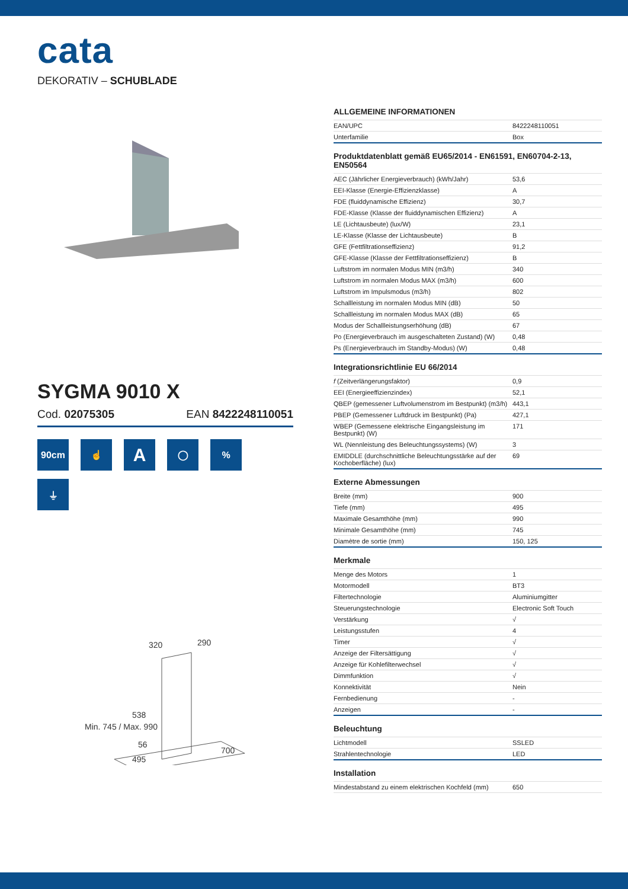cata
DEKORATIV – SCHUBLADE
SYGMA 9010 X
Cod. 02075305 EAN 8422248110051
90cm
☝
A
◯
%
⏚
320
290
538
56
495
700
Min. 745 / Max. 990
ALLGEMEINE INFORMATIONEN
| EAN/UPC | 8422248110051 |
| Unterfamilie | Box |
Produktdatenblatt gemäß EU65/2014 - EN61591, EN60704-2-13, EN50564
| AEC (Jährlicher Energieverbrauch) (kWh/Jahr) | 53,6 |
| EEI-Klasse (Energie-Effizienzklasse) | A |
| FDE (fluiddynamische Effizienz) | 30,7 |
| FDE-Klasse (Klasse der fluiddynamischen Effizienz) | A |
| LE (Lichtausbeute) (lux/W) | 23,1 |
| LE-Klasse (Klasse der Lichtausbeute) | B |
| GFE (Fettfiltrationseffizienz) | 91,2 |
| GFE-Klasse (Klasse der Fettfiltrationseffizienz) | B |
| Luftstrom im normalen Modus MIN (m3/h) | 340 |
| Luftstrom im normalen Modus MAX (m3/h) | 600 |
| Luftstrom im Impulsmodus (m3/h) | 802 |
| Schallleistung im normalen Modus MIN (dB) | 50 |
| Schallleistung im normalen Modus MAX (dB) | 65 |
| Modus der Schallleistungserhöhung (dB) | 67 |
| Po (Energieverbrauch im ausgeschalteten Zustand) (W) | 0,48 |
| Ps (Energieverbrauch im Standby-Modus) (W) | 0,48 |
Integrationsrichtlinie EU 66/2014
| f (Zeitverlängerungsfaktor) | 0,9 |
| EEI (Energieeffizienzindex) | 52,1 |
| QBEP (gemessener Luftvolumenstrom im Bestpunkt) (m3/h) | 443,1 |
| PBEP (Gemessener Luftdruck im Bestpunkt) (Pa) | 427,1 |
| WBEP (Gemessene elektrische Eingangsleistung im Bestpunkt) (W) | 171 |
| WL (Nennleistung des Beleuchtungssystems) (W) | 3 |
| EMIDDLE (durchschnittliche Beleuchtungsstärke auf der Kochoberfläche) (lux) | 69 |
Externe Abmessungen
| Breite (mm) | 900 |
| Tiefe (mm) | 495 |
| Maximale Gesamthöhe (mm) | 990 |
| Minimale Gesamthöhe (mm) | 745 |
| Diamètre de sortie (mm) | 150, 125 |
Merkmale
| Menge des Motors | 1 |
| Motormodell | BT3 |
| Filtertechnologie | Aluminiumgitter |
| Steuerungstechnologie | Electronic Soft Touch |
| Verstärkung | √ |
| Leistungsstufen | 4 |
| Timer | √ |
| Anzeige der Filtersättigung | √ |
| Anzeige für Kohlefilterwechsel | √ |
| Dimmfunktion | √ |
| Konnektivität | Nein |
| Fernbedienung | - |
| Anzeigen | - |
Beleuchtung
| Lichtmodell | SSLED |
| Strahlentechnologie | LED |
Installation
| Mindestabstand zu einem elektrischen Kochfeld (mm) | 650 |